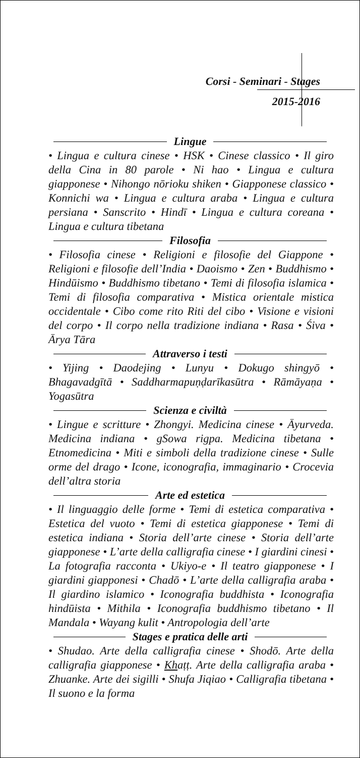Corsi - Seminari - Stages
2015-2016
Lingue
• Lingua e cultura cinese • HSK • Cinese classico • Il giro della Cina in 80 parole • Ni hao • Lingua e cultura giapponese • Nihongo nōrioku shiken • Giapponese classico • Konnichi wa • Lingua e cultura araba • Lingua e cultura persiana • Sanscrito • Hindī • Lingua e cultura coreana • Lingua e cultura tibetana
Filosofia
• Filosofia cinese • Religioni e filosofie del Giappone • Religioni e filosofie dell’India • Daoismo • Zen • Buddhismo • Hindūismo • Buddhismo tibetano • Temi di filosofia islamica • Temi di filosofia comparativa • Mistica orientale mistica occidentale • Cibo come rito Riti del cibo • Visione e visioni del corpo • Il corpo nella tradizione indiana • Rasa • Śiva • Ārya Tāra
Attraverso i testi
• Yijing • Daodejing • Lunyu • Dokugo shingyō • Bhagavadgītā • Saddharmapuṇḍarīkasūtra • Rāmāyaṇa • Yogasūtra
Scienza e civiltà
• Lingue e scritture • Zhongyi. Medicina cinese • Āyurveda. Medicina indiana • gSowa rigpa. Medicina tibetana • Etnomedicina • Miti e simboli della tradizione cinese • Sulle orme del drago • Icone, iconografia, immaginario • Crocevia dell’altra storia
Arte ed estetica
• Il linguaggio delle forme • Temi di estetica comparativa • Estetica del vuoto • Temi di estetica giapponese • Temi di estetica indiana • Storia dell’arte cinese • Storia dell’arte giapponese • L’arte della calligrafia cinese • I giardini cinesi • La fotografia racconta • Ukiyo-e • Il teatro giapponese • I giardini giapponesi • Chadō • L’arte della calligrafia araba • Il giardino islamico • Iconografia buddhista • Iconografia hindūista • Mithila • Iconografia buddhismo tibetano • Il Mandala • Wayang kulit • Antropologia dell’arte
Stages e pratica delle arti
• Shudao. Arte della calligrafia cinese • Shodō. Arte della calligrafia giapponese • Khaṭṭ. Arte della calligrafia araba • Zhuanke. Arte dei sigilli • Shufa Jiqiao • Calligrafia tibetana • Il suono e la forma